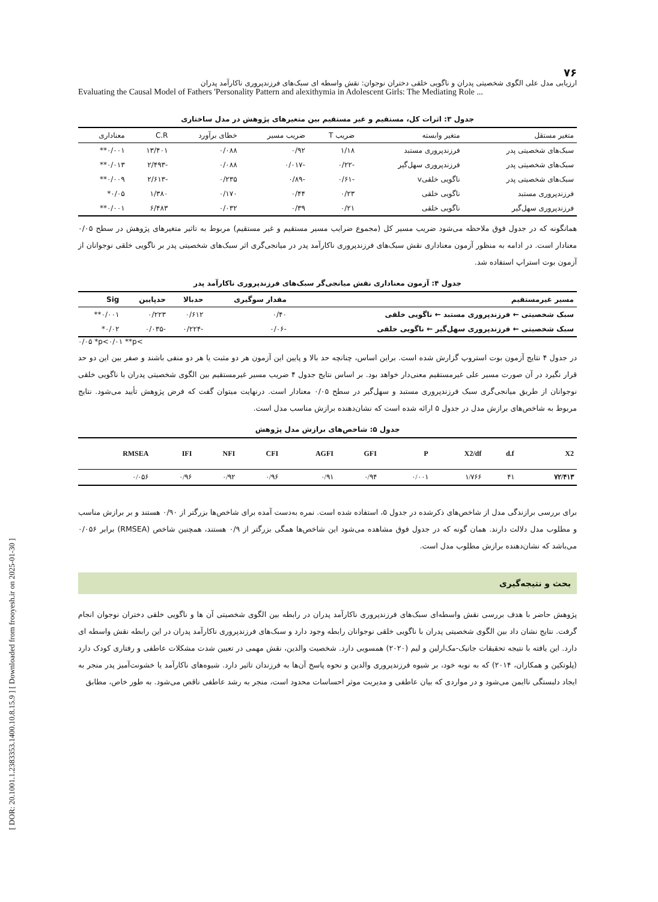[ DOR: 20.1001.1.2383353.1400.10.8.15.9 ] [ Downloaded from frooyesh.ir on 2025-01-30 ]
۷۶
ارزیابی مدل علی الگوی شخصیتی پدران و ناگویی خلقی دختران نوجوان: نقش واسطه ای سبک‌های فرزندپروری ناکارآمد پدران
Evaluating the Causal Model of Fathers 'Personality Pattern and alexithymia in Adolescent Girls: The Mediating Role ...
جدول ۳: اثرات کل، مستقیم و غیر مستقیم بین متغیرهای پژوهش در مدل ساختاری
| متغیر مستقل | متغیر وابسته | ضریب T | ضریب مسیر | خطای برآورد | C.R | معناداری |
| --- | --- | --- | --- | --- | --- | --- |
| سبک‌های شخصیتی پدر | فرزندپروری مستبد | ۱/۱۸ | ۰/۹۲ | ۰/۰۸۸ | ۱۳/۴۰۱ | ۰/۰۰۱** |
| سبک‌های شخصیتی پدر | فرزندپروری سهل‌گیر | -۰/۲۲ | -۰/۰۱۷ | ۰/۰۸۸ | -۲/۴۹۳ | ۰/۰۱۳** |
| سبک‌های شخصیتی پدر | ناگویی خلقیv | -۰/۶۱ | -۰/۸۹ | ۰/۲۳۵ | -۲/۶۱۳ | ۰/۰۰۹** |
| فرزندپروری مستبد | ناگویی خلقی | ۰/۲۳ | ۰/۴۴ | ۰/۱۷۰ | ۱/۳۸۰ | ۰/۰۵* |
| فرزندپروری سهل‌گیر | ناگویی خلقی | ۰/۲۱ | ۰/۳۹ | ۰/۰۳۲ | ۶/۴۸۳ | ۰/۰۰۱** |
همانگونه که در جدول فوق ملاحظه می‌شود ضریب مسیر کل (مجموع ضرایب مسیر مستقیم و غیر مستقیم) مربوط به تاثیر متغیرهای پژوهش در سطح ۰/۰۵ معنادار است. در ادامه به منظور آزمون معناداری نقش سبک‌های فرزندپروری ناکارآمد پدر در میانجی‌گری اثر سبک‌های شخصیتی پدر بر ناگویی خلقی نوجوانان از آزمون بوت استراپ استفاده شد.
جدول ۴: آزمون معناداری نقش میانجی‌گر سبک‌های فرزندپروری ناکارآمد پدر
| مسیر غیرمستقیم | مقدار سوگیری | حدبالا | حدپایین | Sig |
| --- | --- | --- | --- | --- |
| سبک شخصیتی ← فرزندپروری مستبد ← ناگویی خلقی | ۰/۴۰ | ۰/۶۱۲ | ۰/۲۲۳ | ۰/۰۰۱** |
| سبک شخصیتی ← فرزندپروری سهل‌گیر ← ناگویی خلقی | -۰/۰۶ | -۰/۲۲۴ | -۰/۰۳۵ | ۰/۰۲* |
۰/۰۵ *p<۰/۰۱ **p<
در جدول ۴ نتایج آزمون بوت استروپ گزارش شده است. براین اساس، چنانچه حد بالا و پایین این آزمون هر دو مثبت یا هر دو منفی باشند و صفر بین این دو حد قرار نگیرد در آن صورت مسیر علی غیرمستقیم معنی‌دار خواهد بود. بر اساس نتایج جدول ۴ ضریب مسیر غیرمستقیم بین الگوی شخصیتی پدران با ناگویی خلقی نوجوانان از طریق میانجی‌گری سبک فرزندپروری مستبد و سهل‌گیر در سطح ۰/۰۵ معنادار است. درنهایت میتوان گفت که فرض پژوهش تأیید می‌شود. نتایج مربوط به شاخص‌های برازش مدل در جدول ۵ ارائه شده است که نشان‌دهنده برازش مناسب مدل است.
جدول ۵: شاخص‌های برازش مدل پژوهش
| X2 | d.f | X2/df | P | GFI | AGFI | CFI | NFI | IFI | RMSEA |
| --- | --- | --- | --- | --- | --- | --- | --- | --- | --- |
| ۷۲/۴۱۳ | ۴۱ | ۱/۷۶۶ | ۰/۰۰۱ | ۰/۹۴ | ۰/۹۱ | ۰/۹۶ | ۰/۹۲ | ۰/۹۶ | ۰/۰۵۶ |
برای بررسی برازندگی مدل از شاخص‌های ذکرشده در جدول ۵، استفاده شده است. نمره به‌دست آمده برای شاخص‌ها بزرگتر از ۰/۹۰ هستند و بر برازش مناسب و مطلوب مدل دلالت دارند. همان گونه که در جدول فوق مشاهده می‌شود این شاخص‌ها همگی بزرگتر از ۰/۹ هستند، همچنین شاخص (RMSEA) برابر ۰/۰۵۶ می‌باشد که نشان‌دهنده برازش مطلوب مدل است.
بحث و نتیجه‌گیری
پژوهش حاضر با هدف بررسی نقش واسطه‌ای سبک‌های فرزندپروری ناکارآمد پدران در رابطه بین الگوی شخصیتی آن ها و ناگویی خلقی دختران نوجوان انجام گرفت. نتایج نشان داد بین الگوی شخصیتی پدران با ناگویی خلقی نوجوانان رابطه وجود دارد و سبک‌های فرزندپروری ناکارآمد پدران در این رابطه نقش واسطه ای دارد. این یافته با نتیجه تحقیقات جانیک-مک‌ارلین و لیم (۲۰۲۰) همسویی دارد. شخصیت والدین، نقش مهمی در تعیین شدت مشکلات عاطفی و رفتاری کودک دارد (پلوتکین و همکاران، ۲۰۱۴) که به نوبه خود، بر شیوه فرزندپروری والدین و نحوه پاسخ آن‌ها به فرزندان تاثیر دارد. شیوه‌های ناکارآمد یا خشونت‌آمیز پدر منجر به ایجاد دلبستگی ناایمن می‌شود و در مواردی که بیان عاطفی و مدیریت موثر احساسات محدود است، منجر به رشد عاطفی ناقص می‌شود. به طور خاص، مطابق